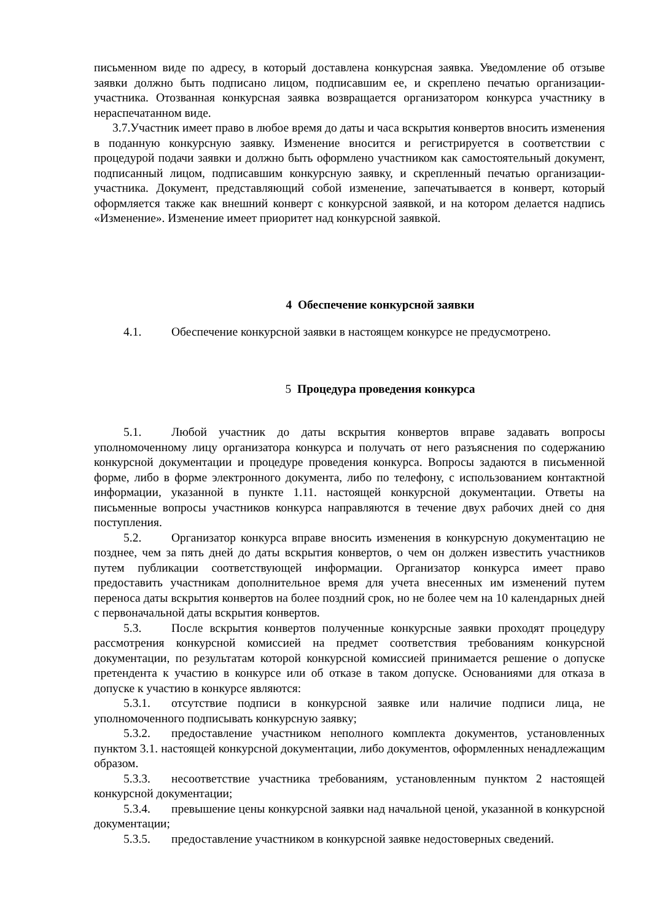письменном виде по адресу, в который доставлена конкурсная заявка. Уведомление об отзыве заявки должно быть подписано лицом, подписавшим ее, и скреплено печатью организации-участника. Отозванная конкурсная заявка возвращается организатором конкурса участнику в нераспечатанном виде.
3.7.Участник имеет право в любое время до даты и часа вскрытия конвертов вносить изменения в поданную конкурсную заявку. Изменение вносится и регистрируется в соответствии с процедурой подачи заявки и должно быть оформлено участником как самостоятельный документ, подписанный лицом, подписавшим конкурсную заявку, и скрепленный печатью организации-участника. Документ, представляющий собой изменение, запечатывается в конверт, который оформляется также как внешний конверт с конкурсной заявкой, и на котором делается надпись «Изменение». Изменение имеет приоритет над конкурсной заявкой.
4 Обеспечение конкурсной заявки
4.1. Обеспечение конкурсной заявки в настоящем конкурсе не предусмотрено.
5 Процедура проведения конкурса
5.1. Любой участник до даты вскрытия конвертов вправе задавать вопросы уполномоченному лицу организатора конкурса и получать от него разъяснения по содержанию конкурсной документации и процедуре проведения конкурса. Вопросы задаются в письменной форме, либо в форме электронного документа, либо по телефону, с использованием контактной информации, указанной в пункте 1.11. настоящей конкурсной документации. Ответы на письменные вопросы участников конкурса направляются в течение двух рабочих дней со дня поступления.
5.2. Организатор конкурса вправе вносить изменения в конкурсную документацию не позднее, чем за пять дней до даты вскрытия конвертов, о чем он должен известить участников путем публикации соответствующей информации. Организатор конкурса имеет право предоставить участникам дополнительное время для учета внесенных им изменений путем переноса даты вскрытия конвертов на более поздний срок, но не более чем на 10 календарных дней с первоначальной даты вскрытия конвертов.
5.3. После вскрытия конвертов полученные конкурсные заявки проходят процедуру рассмотрения конкурсной комиссией на предмет соответствия требованиям конкурсной документации, по результатам которой конкурсной комиссией принимается решение о допуске претендента к участию в конкурсе или об отказе в таком допуске. Основаниями для отказа в допуске к участию в конкурсе являются:
5.3.1. отсутствие подписи в конкурсной заявке или наличие подписи лица, не уполномоченного подписывать конкурсную заявку;
5.3.2. предоставление участником неполного комплекта документов, установленных пунктом 3.1. настоящей конкурсной документации, либо документов, оформленных ненадлежащим образом.
5.3.3. несоответствие участника требованиям, установленным пунктом 2 настоящей конкурсной документации;
5.3.4. превышение цены конкурсной заявки над начальной ценой, указанной в конкурсной документации;
5.3.5. предоставление участником в конкурсной заявке недостоверных сведений.